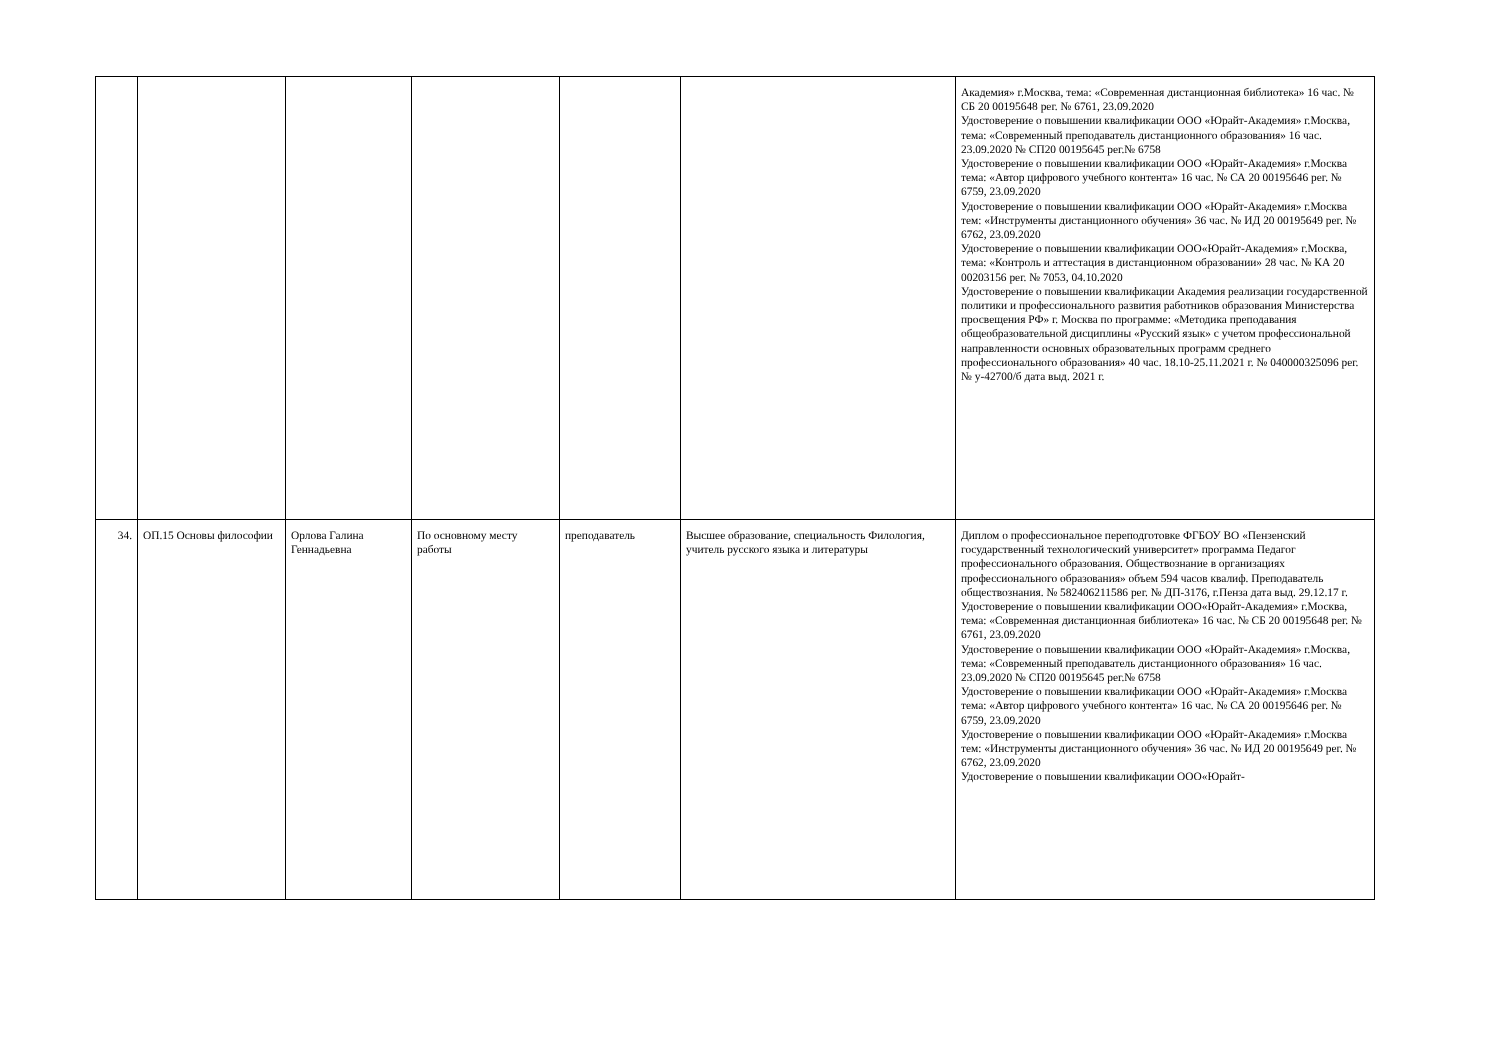| | | | | | | Академия» г.Москва, тема: «Современная дистанционная библиотека» 16 час. № СБ 20 00195648 рег. № 6761, 23.09.2020 Удостоверение о повышении квалификации ООО «Юрайт-Академия» г.Москва, тема: «Современный преподаватель дистанционного образования» 16 час. 23.09.2020 № СП20 00195645 рег.№ 6758 Удостоверение о повышении квалификации ООО «Юрайт-Академия» г.Москва тема: «Автор цифрового учебного контента» 16 час. № СА 20 00195646 рег. № 6759, 23.09.2020 Удостоверение о повышении квалификации ООО «Юрайт-Академия» г.Москва тем: «Инструменты дистанционного обучения» 36 час. № ИД 20 00195649 рег. № 6762, 23.09.2020 Удостоверение о повышении квалификации ООО«Юрайт-Академия» г.Москва, тема: «Контроль и аттестация в дистанционном образовании» 28 час. № КА 20 00203156 рег. № 7053, 04.10.2020 Удостоверение о повышении квалификации Академия реализации государственной политики и профессионального развития работников образования Министерства просвещения РФ» г. Москва по программе: «Методика преподавания общеобразовательной дисциплины «Русский язык» с учетом профессиональной направленности основных образовательных программ среднего профессионального образования» 40 час. 18.10-25.11.2021 г. № 040000325096 рег. № у-42700/б дата выд. 2021 г. |
| 34. | ОП.15 Основы философии | Орлова Галина Геннадьевна | По основному месту работы | преподаватель | Высшее образование, специальность Филология, учитель русского языка и литературы | Диплом о профессиональное переподготовке ФГБОУ ВО «Пензенский государственный технологический университет» программа Педагог профессионального образования. Обществознание в организациях профессионального образования» объем 594 часов квалиф. Преподаватель обществознания. № 582406211586 рег. № ДП-3176, г.Пенза дата выд. 29.12.17 г. Удостоверение о повышении квалификации ООО«Юрайт-Академия» г.Москва, тема: «Современная дистанционная библиотека» 16 час. № СБ 20 00195648 рег. № 6761, 23.09.2020 Удостоверение о повышении квалификации ООО «Юрайт-Академия» г.Москва, тема: «Современный преподаватель дистанционного образования» 16 час. 23.09.2020 № СП20 00195645 рег.№ 6758 Удостоверение о повышении квалификации ООО «Юрайт-Академия» г.Москва тема: «Автор цифрового учебного контента» 16 час. № СА 20 00195646 рег. № 6759, 23.09.2020 Удостоверение о повышении квалификации ООО «Юрайт-Академия» г.Москва тем: «Инструменты дистанционного обучения» 36 час. № ИД 20 00195649 рег. № 6762, 23.09.2020 Удостоверение о повышении квалификации ООО«Юрайт- |